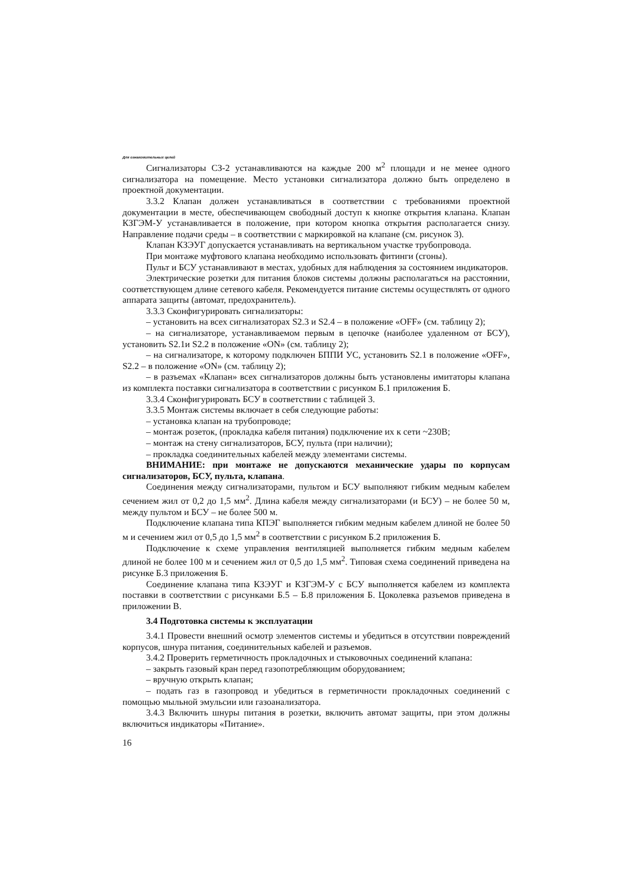Для ознакомительных целей
Сигнализаторы СЗ-2 устанавливаются на каждые 200 м<sup>2</sup> площади и не менее одного сигнализатора на помещение. Место установки сигнализатора должно быть определено в проектной документации.
3.3.2 Клапан должен устанавливаться в соответствии с требованиями проектной документации в месте, обеспечивающем свободный доступ к кнопке открытия клапана. Клапан КЗГЭМ-У устанавливается в положение, при котором кнопка открытия располагается снизу. Направление подачи среды – в соответствии с маркировкой на клапане (см. рисунок 3).
Клапан КЗЭУГ допускается устанавливать на вертикальном участке трубопровода.
При монтаже муфтового клапана необходимо использовать фитинги (сгоны).
Пульт и БСУ устанавливают в местах, удобных для наблюдения за состоянием индикаторов.
Электрические розетки для питания блоков системы должны располагаться на расстоянии, соответствующем длине сетевого кабеля. Рекомендуется питание системы осуществлять от одного аппарата защиты (автомат, предохранитель).
3.3.3 Сконфигурировать сигнализаторы:
– установить на всех сигнализаторах S2.3 и S2.4 – в положение «OFF» (см. таблицу 2);
– на сигнализаторе, устанавливаемом первым в цепочке (наиболее удаленном от БСУ), установить S2.1и S2.2 в положение «ON» (см. таблицу 2);
– на сигнализаторе, к которому подключен БППИ УС, установить S2.1 в положение «OFF», S2.2 – в положение «ON» (см. таблицу 2);
– в разъемах «Клапан» всех сигнализаторов должны быть установлены имитаторы клапана из комплекта поставки сигнализатора в соответствии с рисунком Б.1 приложения Б.
3.3.4 Сконфигурировать БСУ в соответствии с таблицей 3.
3.3.5 Монтаж системы включает в себя следующие работы:
– установка клапан на трубопроводе;
– монтаж розеток, (прокладка кабеля питания) подключение их к сети ~230В;
– монтаж на стену сигнализаторов, БСУ, пульта (при наличии);
– прокладка соединительных кабелей между элементами системы.
ВНИМАНИЕ: при монтаже не допускаются механические удары по корпусам сигнализаторов, БСУ, пульта, клапана.
Соединения между сигнализаторами, пультом и БСУ выполняют гибким медным кабелем сечением жил от 0,2 до 1,5 мм<sup>2</sup>. Длина кабеля между сигнализаторами (и БСУ) – не более 50 м, между пультом и БСУ – не более 500 м.
Подключение клапана типа КПЭГ выполняется гибким медным кабелем длиной не более 50 м и сечением жил от 0,5 до 1,5 мм<sup>2</sup> в соответствии с рисунком Б.2 приложения Б.
Подключение к схеме управления вентиляцией выполняется гибким медным кабелем длиной не более 100 м и сечением жил от 0,5 до 1,5 мм<sup>2</sup>. Типовая схема соединений приведена на рисунке Б.3 приложения Б.
Соединение клапана типа КЗЭУГ и КЗГЭМ-У с БСУ выполняется кабелем из комплекта поставки в соответствии с рисунками Б.5 – Б.8 приложения Б. Цоколевка разъемов приведена в приложении В.
3.4 Подготовка системы к эксплуатации
3.4.1 Провести внешний осмотр элементов системы и убедиться в отсутствии повреждений корпусов, шнура питания, соединительных кабелей и разъемов.
3.4.2 Проверить герметичность прокладочных и стыковочных соединений клапана:
– закрыть газовый кран перед газопотребляющим оборудованием;
– вручную открыть клапан;
– подать газ в газопровод и убедиться в герметичности прокладочных соединений с помощью мыльной эмульсии или газоанализатора.
3.4.3 Включить шнуры питания в розетки, включить автомат защиты, при этом должны включиться индикаторы «Питание».
16